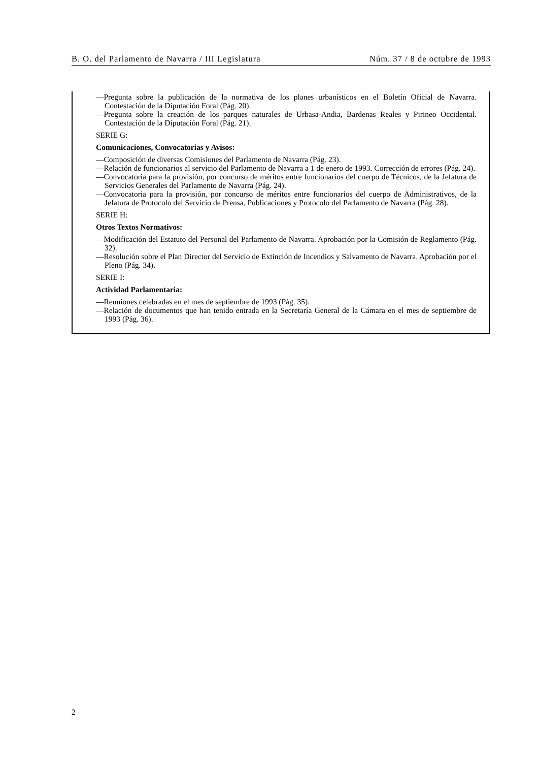B. O. del Parlamento de Navarra / III Legislatura Núm. 37 / 8 de octubre de 1993
—Pregunta sobre la publicación de la normativa de los planes urbanísticos en el Boletín Oficial de Navarra. Contestación de la Diputación Foral (Pág. 20).
—Pregunta sobre la creación de los parques naturales de Urbasa-Andia, Bardenas Reales y Pirineo Occidental. Contestación de la Diputación Foral (Pág. 21).
SERIE G:
Comunicaciones, Convocatorias y Avisos:
—Composición de diversas Comisiones del Parlamento de Navarra (Pág. 23).
—Relación de funcionarios al servicio del Parlamento de Navarra a 1 de enero de 1993. Corrección de errores (Pág. 24).
—Convocatoria para la provisión, por concurso de méritos entre funcionarios del cuerpo de Técnicos, de la Jefatura de Servicios Generales del Parlamento de Navarra (Pág. 24).
—Convocatoria para la provisión, por concurso de méritos entre funcionarios del cuerpo de Administrativos, de la Jefatura de Protocolo del Servicio de Prensa, Publicaciones y Protocolo del Parlamento de Navarra (Pág. 28).
SERIE H:
Otros Textos Normativos:
—Modificación del Estatuto del Personal del Parlamento de Navarra. Aprobación por la Comisión de Reglamento (Pág. 32).
—Resolución sobre el Plan Director del Servicio de Extinción de Incendios y Salvamento de Navarra. Aprobación por el Pleno (Pág. 34).
SERIE I:
Actividad Parlamentaria:
—Reuniones celebradas en el mes de septiembre de 1993 (Pág. 35).
—Relación de documentos que han tenido entrada en la Secretaría General de la Cámara en el mes de septiembre de 1993 (Pág. 36).
2